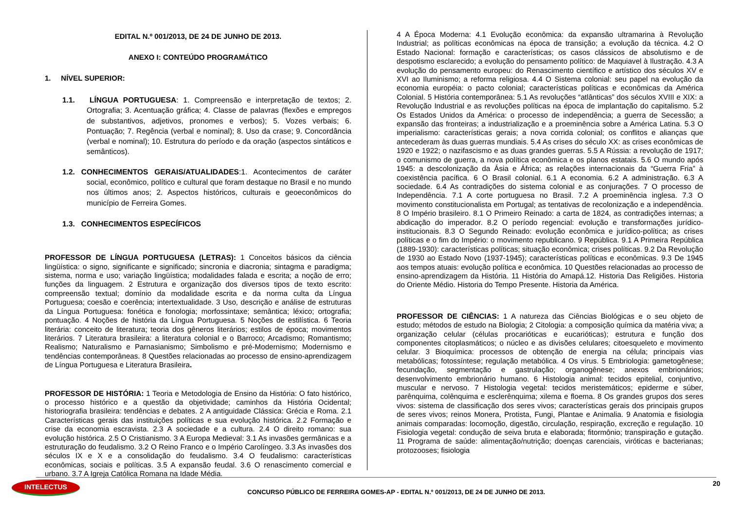EDITAL N.º 001/2013, DE 24 DE JUNHO DE 2013.
ANEXO I: CONTEÚDO PROGRAMÁTICO
1. NÍVEL SUPERIOR:
1.1. LÍNGUA PORTUGUESA: 1. Compreensão e interpretação de textos; 2. Ortografia; 3. Acentuação gráfica; 4. Classe de palavras (flexões e empregos de substantivos, adjetivos, pronomes e verbos); 5. Vozes verbais; 6. Pontuação; 7. Regência (verbal e nominal); 8. Uso da crase; 9. Concordância (verbal e nominal); 10. Estrutura do período e da oração (aspectos sintáticos e semânticos).
1.2. CONHECIMENTOS GERAIS/ATUALIDADES:1. Acontecimentos de caráter social, econômico, político e cultural que foram destaque no Brasil e no mundo nos últimos anos; 2. Aspectos históricos, culturais e geoeconômicos do município de Ferreira Gomes.
1.3. CONHECIMENTOS ESPECÍFICOS
PROFESSOR DE LÍNGUA PORTUGUESA (LETRAS): 1 Conceitos básicos da ciência lingüística: o signo, significante e significado; sincronia e diacronia; sintagma e paradigma; sistema, norma e uso; variação lingüística; modalidades falada e escrita; a noção de erro; funções da linguagem. 2 Estrutura e organização dos diversos tipos de texto escrito: compreensão textual; domínio da modalidade escrita e da norma culta da Língua Portuguesa; coesão e coerência; intertextualidade. 3 Uso, descrição e análise de estruturas da Língua Portuguesa: fonética e fonologia; morfossintaxe; semântica; léxico; ortografia; pontuação. 4 Noções de história da Língua Portuguesa. 5 Noções de estilística. 6 Teoria literária: conceito de literatura; teoria dos gêneros literários; estilos de época; movimentos literários. 7 Literatura brasileira: a literatura colonial e o Barroco; Arcadismo; Romantismo; Realismo; Naturalismo e Parnasianismo; Simbolismo e pré-Modernismo; Modernismo e tendências contemporâneas. 8 Questões relacionadas ao processo de ensino-aprendizagem de Língua Portuguesa e Literatura Brasileira.
PROFESSOR DE HISTÓRIA: 1 Teoria e Metodologia de Ensino da História: O fato histórico, o processo histórico e a questão da objetividade; caminhos da História Ocidental; historiografia brasileira: tendências e debates. 2 A antiguidade Clássica: Grécia e Roma. 2.1 Características gerais das instituições políticas e sua evolução histórica. 2.2 Formação e crise da economia escravista. 2.3 A sociedade e a cultura. 2.4 O direito romano: sua evolução histórica. 2.5 O Cristianismo. 3 A Europa Medieval: 3.1 As invasões germânicas e a estruturação do feudalismo. 3.2 O Reino Franco e o Império Carolíngeo. 3.3 As invasões dos séculos IX e X e a consolidação do feudalismo. 3.4 O feudalismo: características econômicas, sociais e políticas. 3.5 A expansão feudal. 3.6 O renascimento comercial e urbano. 3.7 A Igreja Católica Romana na Idade Média.
4 A Época Moderna: 4.1 Evolução econômica: da expansão ultramarina à Revolução Industrial; as políticas econômicas na época de transição; a evolução da técnica. 4.2 O Estado Nacional: formação e características; os casos clássicos de absolutismo e de despotismo esclarecido; a evolução do pensamento político: de Maquiavel à Ilustração. 4.3 A evolução do pensamento europeu: do Renascimento científico e artístico dos séculos XV e XVI ao Iluminismo; a reforma religiosa. 4.4 O Sistema colonial: seu papel na evolução da economia européia: o pacto colonial; características políticas e econômicas da América Colonial. 5 História contemporânea: 5.1 As revoluções “atlânticas” dos séculos XVIII e XIX: a Revolução Industrial e as revoluções políticas na época de implantação do capitalismo. 5.2 Os Estados Unidos da América: o processo de independência; a guerra de Secessão; a expansão das fronteiras; a industrialização e a proeminência sobre a América Latina. 5.3 O imperialismo: características gerais; a nova corrida colonial; os conflitos e alianças que antecederam às duas guerras mundiais. 5.4 As crises do século XX: as crises econômicas de 1920 e 1922; o nazifascismo e as duas grandes guerras. 5.5 A Rússia: a revolução de 1917; o comunismo de guerra, a nova política econômica e os planos estatais. 5.6 O mundo após 1945: a descolonização da Ásia e África; as relações internacionais da “Guerra Fria” à coexistência pacífica. 6 O Brasil colonial. 6.1 A economia. 6.2 A administração. 6.3 A sociedade. 6.4 As contradições do sistema colonial e as conjurações. 7 O processo de Independência. 7.1 A corte portuguesa no Brasil. 7.2 A proeminência inglesa. 7.3 O movimento constitucionalista em Portugal; as tentativas de recolonização e a independência. 8 O Império brasileiro. 8.1 O Primeiro Reinado: a carta de 1824, as contradições internas; a abdicação do imperador. 8.2 O período regencial: evolução e transformações jurídico-institucionais. 8.3 O Segundo Reinado: evolução econômica e jurídico-política; as crises políticas e o fim do Império: o movimento republicano. 9 República. 9.1 A Primeira República (1889-1930): características políticas; situação econômica; crises políticas. 9.2 Da Revolução de 1930 ao Estado Novo (1937-1945); características políticas e econômicas. 9.3 De 1945 aos tempos atuais: evolução política e econômica. 10 Questões relacionadas ao processo de ensino-aprendizagem da História. 11 História do Amapá.12. Historia Das Religiões. Historia do Oriente Médio. Historia do Tempo Presente. Historia da América.
PROFESSOR DE CIÊNCIAS: 1 A natureza das Ciências Biológicas e o seu objeto de estudo; métodos de estudo na Biologia; 2 Citologia: a composição química da matéria viva; a organização celular (células procarióticas e eucarióticas); estrutura e função dos componentes citoplasmáticos; o núcleo e as divisões celulares; citoesqueleto e movimento celular. 3 Bioquímica: processos de obtenção de energia na célula; principais vias metabólicas; fotossíntese; regulação metabólica. 4 Os vírus. 5 Embriologia: gametogênese; fecundação, segmentação e gastrulação; organogênese; anexos embrionários; desenvolvimento embrionário humano. 6 Histologia animal: tecidos epitelial, conjuntivo, muscular e nervoso. 7 Histologia vegetal: tecidos meristemáticos; epiderme e súber, parênquima, colênquima e esclerênquima; xilema e floema. 8 Os grandes grupos dos seres vivos: sistema de classificação dos seres vivos; características gerais dos principais grupos de seres vivos; reinos Monera, Protista, Fungi, Plantae e Animalia. 9 Anatomia e fisiologia animais comparadas: locomoção, digestão, circulação, respiração, excreção e regulação. 10 Fisiologia vegetal: condução de seiva bruta e elaborada; fitormônio; transpiração e gutação. 11 Programa de saúde: alimentação/nutrição; doenças carenciais, viróticas e bacterianas; protozooses; fisiologia
INTELECTUS
CONCURSO PÚBLICO DE FERREIRA GOMES-AP - EDITAL N.º 001/2013, DE 24 DE JUNHO DE 2013.
20